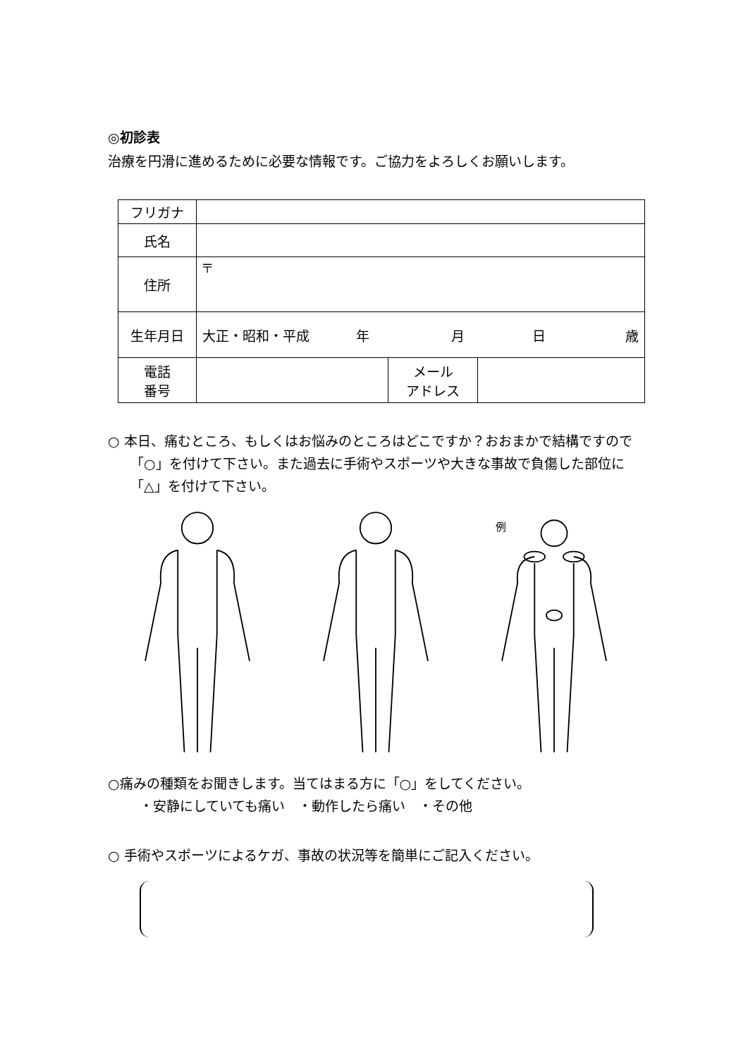◎初診表
治療を円滑に進めるために必要な情報です。ご協力をよろしくお願いします。
| フリガナ | | | |
| 氏名 | | | |
| 住所 | 〒 | | |
| 生年月日 | 大正・昭和・平成 年 月 日 歳 | | |
| 電話 番号 | | メール アドレス | |
○ 本日、痛むところ、もしくはお悩みのところはどこですか？おおまかで結構ですので「○」を付けて下さい。また過去に手術やスポーツや大きな事故で負傷した部位に「△」を付けて下さい。
例
○痛みの種類をお聞きします。当てはまる方に「○」をしてください。
・安静にしていても痛い　・動作したら痛い　・その他
○ 手術やスポーツによるケガ、事故の状況等を簡単にご記入ください。